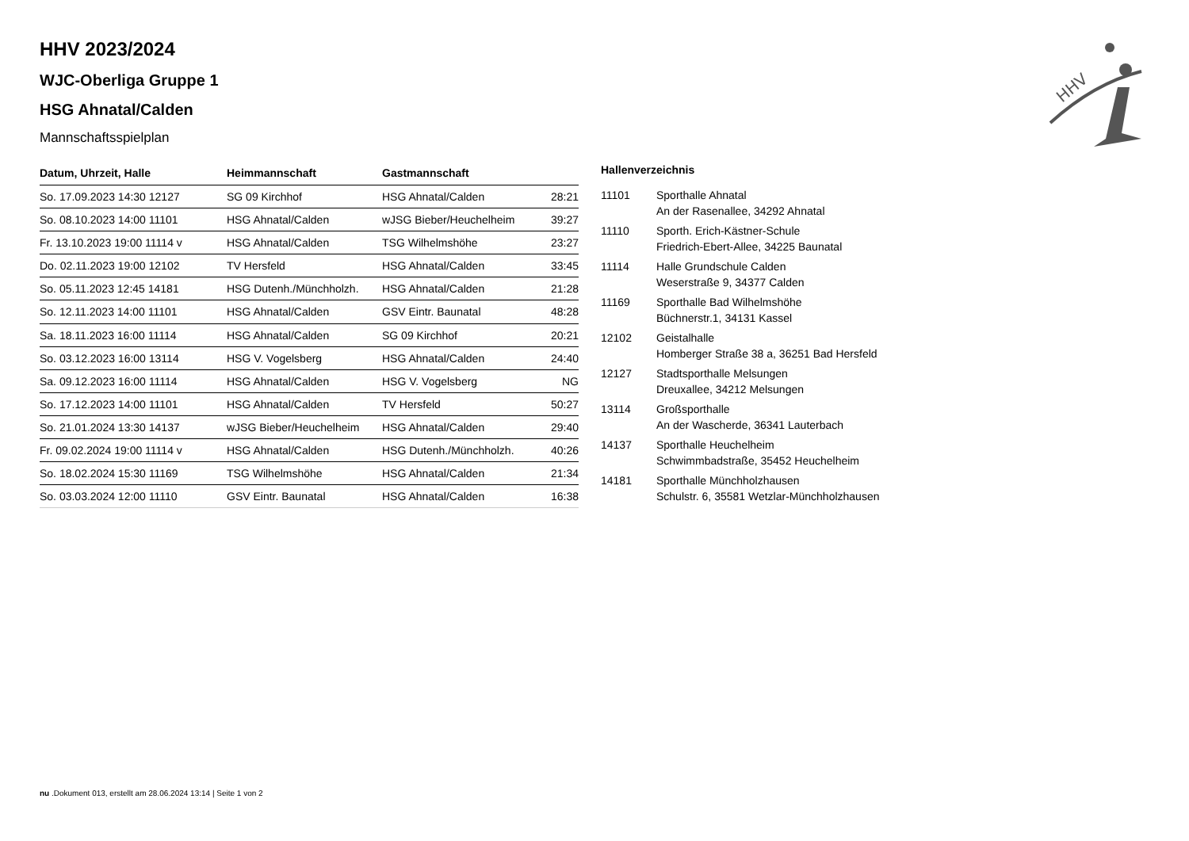HHV 2023/2024
WJC-Oberliga Gruppe 1
HSG Ahnatal/Calden
Mannschaftsspielplan
| Datum, Uhrzeit, Halle | Heimmannschaft | Gastmannschaft | |
| --- | --- | --- | --- |
| So. 17.09.2023 14:30 12127 | SG 09 Kirchhof | HSG Ahnatal/Calden | 28:21 |
| So. 08.10.2023 14:00 11101 | HSG Ahnatal/Calden | wJSG Bieber/Heuchelheim | 39:27 |
| Fr. 13.10.2023 19:00 11114 v | HSG Ahnatal/Calden | TSG Wilhelmshöhe | 23:27 |
| Do. 02.11.2023 19:00 12102 | TV Hersfeld | HSG Ahnatal/Calden | 33:45 |
| So. 05.11.2023 12:45 14181 | HSG Dutenh./Münchholzh. | HSG Ahnatal/Calden | 21:28 |
| So. 12.11.2023 14:00 11101 | HSG Ahnatal/Calden | GSV Eintr. Baunatal | 48:28 |
| Sa. 18.11.2023 16:00 11114 | HSG Ahnatal/Calden | SG 09 Kirchhof | 20:21 |
| So. 03.12.2023 16:00 13114 | HSG V. Vogelsberg | HSG Ahnatal/Calden | 24:40 |
| Sa. 09.12.2023 16:00 11114 | HSG Ahnatal/Calden | HSG V. Vogelsberg | NG |
| So. 17.12.2023 14:00 11101 | HSG Ahnatal/Calden | TV Hersfeld | 50:27 |
| So. 21.01.2024 13:30 14137 | wJSG Bieber/Heuchelheim | HSG Ahnatal/Calden | 29:40 |
| Fr. 09.02.2024 19:00 11114 v | HSG Ahnatal/Calden | HSG Dutenh./Münchholzh. | 40:26 |
| So. 18.02.2024 15:30 11169 | TSG Wilhelmshöhe | HSG Ahnatal/Calden | 21:34 |
| So. 03.03.2024 12:00 11110 | GSV Eintr. Baunatal | HSG Ahnatal/Calden | 16:38 |
Hallenverzeichnis
| 11101 | Sporthalle Ahnatal An der Rasenallee, 34292 Ahnatal |
| 11110 | Sporth. Erich-Kästner-Schule Friedrich-Ebert-Allee, 34225 Baunatal |
| 11114 | Halle Grundschule Calden Weserstraße 9, 34377 Calden |
| 11169 | Sporthalle Bad Wilhelmshöhe Büchnerstr.1, 34131 Kassel |
| 12102 | Geistalhalle Homberger Straße 38 a, 36251 Bad Hersfeld |
| 12127 | Stadtsporthalle Melsungen Dreuxallee, 34212 Melsungen |
| 13114 | Großsporthalle An der Wascherde, 36341 Lauterbach |
| 14137 | Sporthalle Heuchelheim Schwimmbadstraße, 35452 Heuchelheim |
| 14181 | Sporthalle Münchholzhausen Schulstr. 6, 35581 Wetzlar-Münchholzhausen |
HHV
nu .Dokument 013, erstellt am 28.06.2024 13:14 | Seite 1 von 2